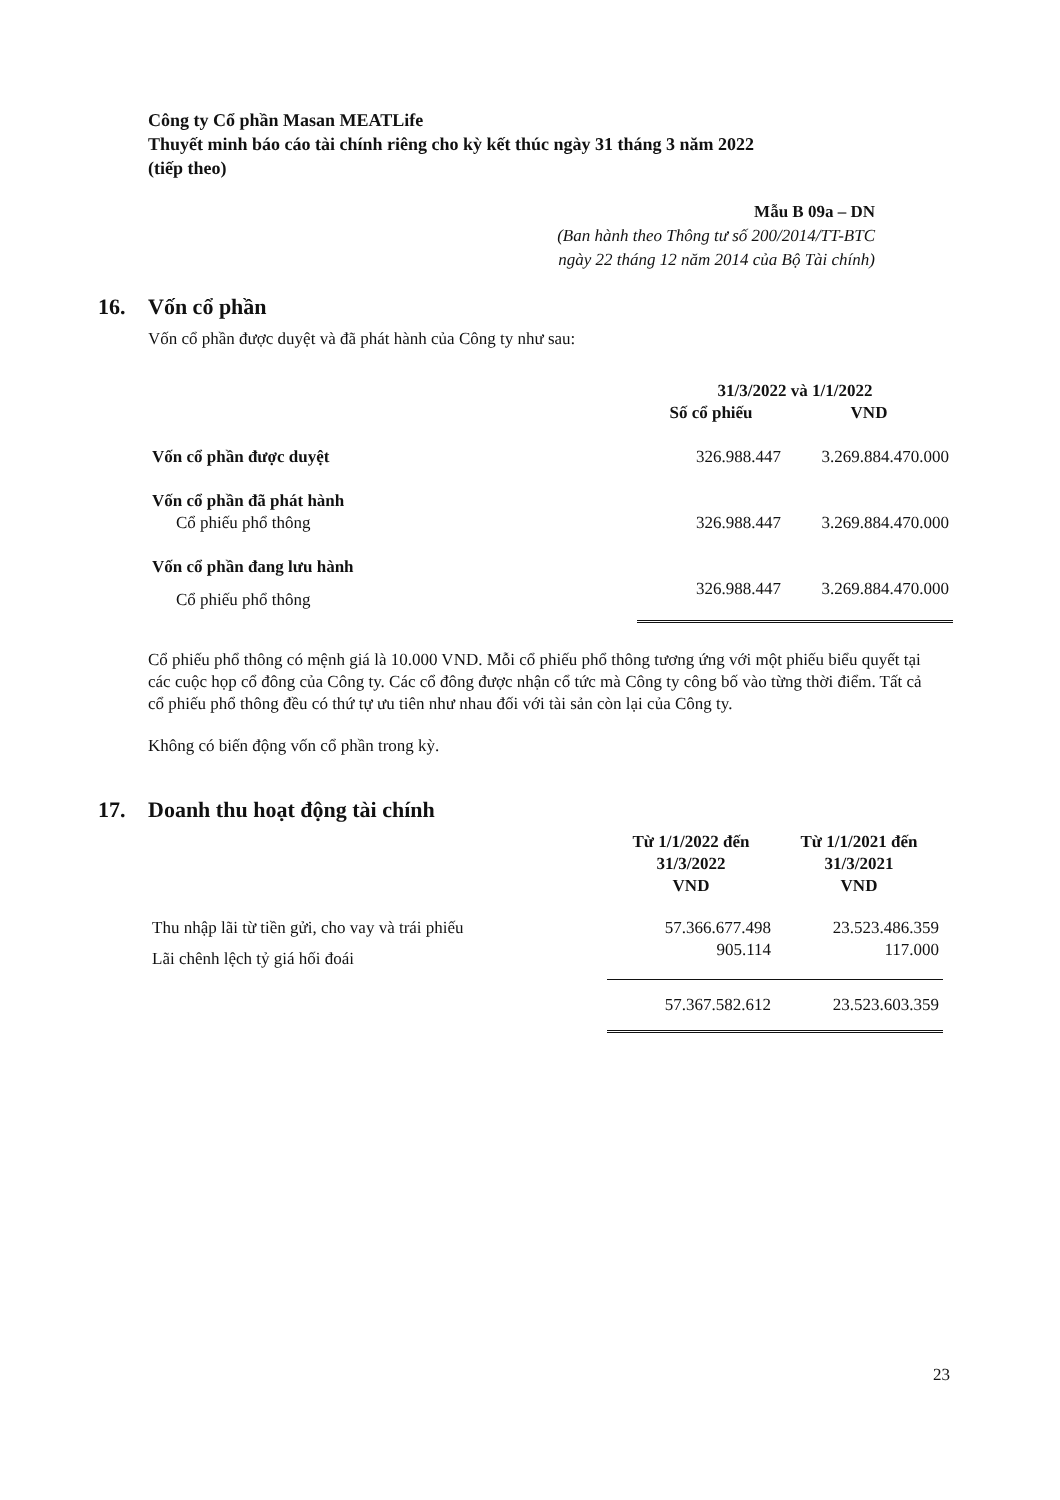Công ty Cổ phần Masan MEATLife
Thuyết minh báo cáo tài chính riêng cho kỳ kết thúc ngày 31 tháng 3 năm 2022
(tiếp theo)
Mẫu B 09a – DN
(Ban hành theo Thông tư số 200/2014/TT-BTC
ngày 22 tháng 12 năm 2014 của Bộ Tài chính)
16. Vốn cổ phần
Vốn cổ phần được duyệt và đã phát hành của Công ty như sau:
| | 31/3/2022 và 1/1/2022 | |
| | Số cổ phiếu | VND |
| Vốn cổ phần được duyệt | 326.988.447 | 3.269.884.470.000 |
| Vốn cổ phần đã phát hành | | |
| Cổ phiếu phổ thông | 326.988.447 | 3.269.884.470.000 |
| Vốn cổ phần đang lưu hành | | |
| Cổ phiếu phổ thông | 326.988.447 | 3.269.884.470.000 |
Cổ phiếu phổ thông có mệnh giá là 10.000 VND. Mỗi cổ phiếu phổ thông tương ứng với một phiếu biểu quyết tại các cuộc họp cổ đông của Công ty. Các cổ đông được nhận cổ tức mà Công ty công bố vào từng thời điểm. Tất cả cổ phiếu phổ thông đều có thứ tự ưu tiên như nhau đối với tài sản còn lại của Công ty.
Không có biến động vốn cổ phần trong kỳ.
17. Doanh thu hoạt động tài chính
| | Từ 1/1/2022 đến 31/3/2022 VND | Từ 1/1/2021 đến 31/3/2021 VND |
| Thu nhập lãi từ tiền gửi, cho vay và trái phiếu | 57.366.677.498 | 23.523.486.359 |
| Lãi chênh lệch tỷ giá hối đoái | 905.114 | 117.000 |
| | 57.367.582.612 | 23.523.603.359 |
23